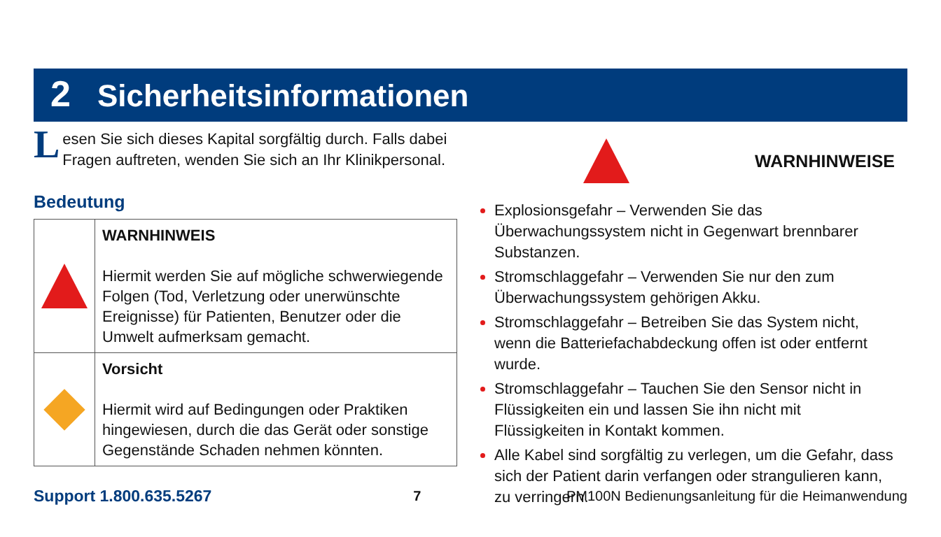2 Sicherheitsinformationen
Lesen Sie sich dieses Kapital sorgfältig durch. Falls dabei Fragen auftreten, wenden Sie sich an Ihr Klinikpersonal.
Bedeutung
| | WARNHINWEIS Hiermit werden Sie auf mögliche schwerwiegende Folgen (Tod, Verletzung oder unerwünschte Ereignisse) für Patienten, Benutzer oder die Umwelt aufmerksam gemacht. |
| | Vorsicht Hiermit wird auf Bedingungen oder Praktiken hingewiesen, durch die das Gerät oder sonstige Gegenstände Schaden nehmen könnten. |
WARNHINWEISE
Explosionsgefahr – Verwenden Sie das Überwachungssystem nicht in Gegenwart brennbarer Substanzen.
Stromschlaggefahr – Verwenden Sie nur den zum Überwachungssystem gehörigen Akku.
Stromschlaggefahr – Betreiben Sie das System nicht, wenn die Batteriefachabdeckung offen ist oder entfernt wurde.
Stromschlaggefahr – Tauchen Sie den Sensor nicht in Flüssigkeiten ein und lassen Sie ihn nicht mit Flüssigkeiten in Kontakt kommen.
Alle Kabel sind sorgfältig zu verlegen, um die Gefahr, dass sich der Patient darin verfangen oder strangulieren kann, zu verringern.
Support 1.800.635.5267 7 PM100N Bedienungsanleitung für die Heimanwendung